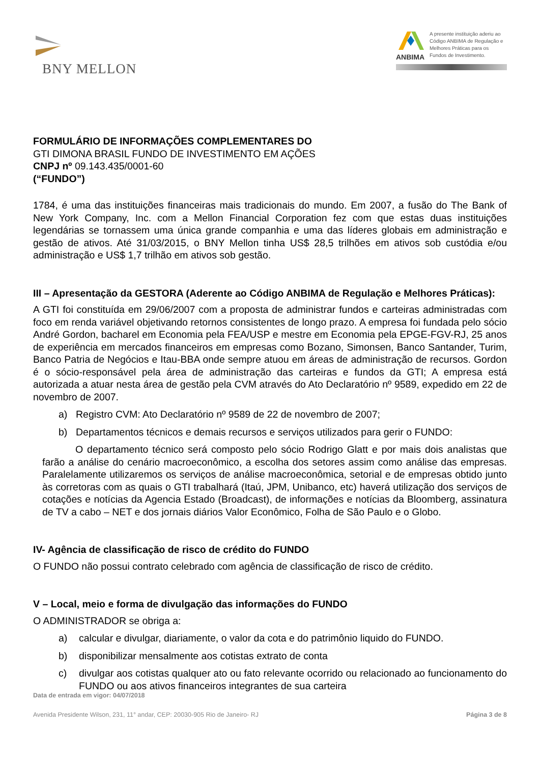BNY MELLON
ANBIMA
A presente instituição aderiu ao Código ANBIMA de Regulação e Melhores Práticas para os Fundos de Investimento.
FORMULÁRIO DE INFORMAÇÕES COMPLEMENTARES DO
GTI DIMONA BRASIL FUNDO DE INVESTIMENTO EM AÇÕES
CNPJ nº 09.143.435/0001-60
(“FUNDO”)
1784, é uma das instituições financeiras mais tradicionais do mundo. Em 2007, a fusão do The Bank of New York Company, Inc. com a Mellon Financial Corporation fez com que estas duas instituições legendárias se tornassem uma única grande companhia e uma das líderes globais em administração e gestão de ativos. Até 31/03/2015, o BNY Mellon tinha US$ 28,5 trilhões em ativos sob custódia e/ou administração e US$ 1,7 trilhão em ativos sob gestão.
III – Apresentação da GESTORA (Aderente ao Código ANBIMA de Regulação e Melhores Práticas):
A GTI foi constituída em 29/06/2007 com a proposta de administrar fundos e carteiras administradas com foco em renda variável objetivando retornos consistentes de longo prazo. A empresa foi fundada pelo sócio André Gordon, bacharel em Economia pela FEA/USP e mestre em Economia pela EPGE-FGV-RJ, 25 anos de experiência em mercados financeiros em empresas como Bozano, Simonsen, Banco Santander, Turim, Banco Patria de Negócios e Itau-BBA onde sempre atuou em áreas de administração de recursos. Gordon é o sócio-responsável pela área de administração das carteiras e fundos da GTI; A empresa está autorizada a atuar nesta área de gestão pela CVM através do Ato Declaratório nº 9589, expedido em 22 de novembro de 2007.
a) Registro CVM: Ato Declaratório nº 9589 de 22 de novembro de 2007;
b) Departamentos técnicos e demais recursos e serviços utilizados para gerir o FUNDO:
O departamento técnico será composto pelo sócio Rodrigo Glatt e por mais dois analistas que farão a análise do cenário macroeconômico, a escolha dos setores assim como análise das empresas. Paralelamente utilizaremos os serviços de análise macroeconômica, setorial e de empresas obtido junto às corretoras com as quais o GTI trabalhará (Itaú, JPM, Unibanco, etc) haverá utilização dos serviços de cotações e notícias da Agencia Estado (Broadcast), de informações e notícias da Bloomberg, assinatura de TV a cabo – NET e dos jornais diários Valor Econômico, Folha de São Paulo e o Globo.
IV- Agência de classificação de risco de crédito do FUNDO
O FUNDO não possui contrato celebrado com agência de classificação de risco de crédito.
V – Local, meio e forma de divulgação das informações do FUNDO
O ADMINISTRADOR se obriga a:
a) calcular e divulgar, diariamente, o valor da cota e do patrimônio liquido do FUNDO.
b) disponibilizar mensalmente aos cotistas extrato de conta
c) divulgar aos cotistas qualquer ato ou fato relevante ocorrido ou relacionado ao funcionamento do FUNDO ou aos ativos financeiros integrantes de sua carteira
Data de entrada em vigor: 04/07/2018
Avenida Presidente Wilson, 231, 11° andar, CEP: 20030-905 Rio de Janeiro- RJ Página 3 de 8